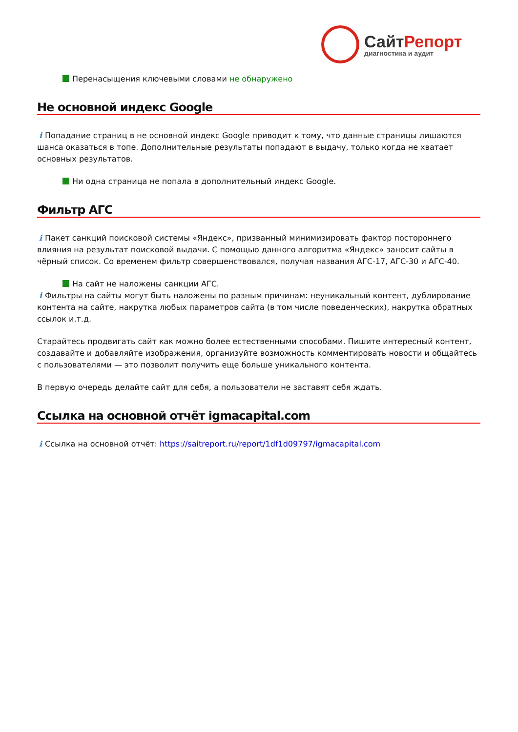СайтРепорт
диагностика и аудит
Перенасыщения ключевыми словами не обнаружено
Не основной индекс Google
i Попадание страниц в не основной индекс Google приводит к тому, что данные страницы лишаются шанса оказаться в топе. Дополнительные результаты попадают в выдачу, только когда не хватает основных результатов.
Ни одна страница не попала в дополнительный индекс Google.
Фильтр АГС
i Пакет санкций поисковой системы «Яндекс», призванный минимизировать фактор постороннего влияния на результат поисковой выдачи. С помощью данного алгоритма «Яндекс» заносит сайты в чёрный список. Со временем фильтр совершенствовался, получая названия АГС-17, АГС-30 и АГС-40.
На сайт не наложены санкции АГС.
i Фильтры на сайты могут быть наложены по разным причинам: неуникальный контент, дублирование контента на сайте, накрутка любых параметров сайта (в том числе поведенческих), накрутка обратных ссылок и.т.д.
Старайтесь продвигать сайт как можно более естественными способами. Пишите интересный контент, создавайте и добавляйте изображения, организуйте возможность комментировать новости и общайтесь с пользователями — это позволит получить еще больше уникального контента.
В первую очередь делайте сайт для себя, а пользователи не заставят себя ждать.
Ссылка на основной отчёт igmacapital.com
i Ссылка на основной отчёт: https://saitreport.ru/report/1df1d09797/igmacapital.com